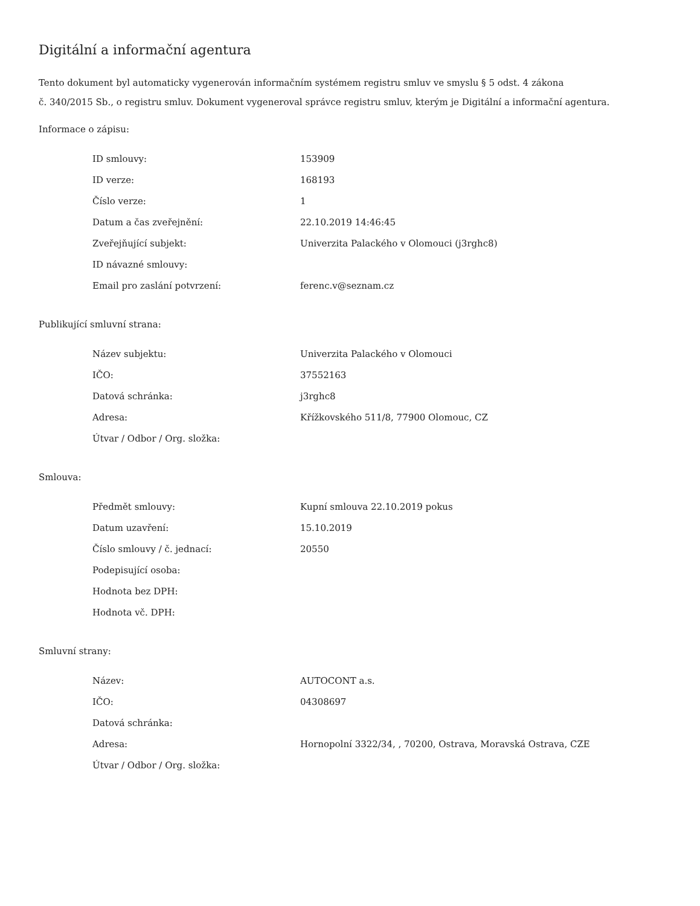Digitální a informační agentura
Tento dokument byl automaticky vygenerován informačním systémem registru smluv ve smyslu § 5 odst. 4 zákona
č. 340/2015 Sb., o registru smluv. Dokument vygeneroval správce registru smluv, kterým je Digitální a informační agentura.
Informace o zápisu:
| ID smlouvy: | 153909 |
| ID verze: | 168193 |
| Číslo verze: | 1 |
| Datum a čas zveřejnění: | 22.10.2019 14:46:45 |
| Zveřejňující subjekt: | Univerzita Palackého v Olomouci (j3rghc8) |
| ID návazné smlouvy: | |
| Email pro zaslání potvrzení: | ferenc.v@seznam.cz |
Publikující smluvní strana:
| Název subjektu: | Univerzita Palackého v Olomouci |
| IČO: | 37552163 |
| Datová schránka: | j3rghc8 |
| Adresa: | Křížkovského 511/8, 77900 Olomouc, CZ |
| Útvar / Odbor / Org. složka: | |
Smlouva:
| Předmět smlouvy: | Kupní smlouva 22.10.2019 pokus |
| Datum uzavření: | 15.10.2019 |
| Číslo smlouvy / č. jednací: | 20550 |
| Podepisující osoba: | |
| Hodnota bez DPH: | |
| Hodnota vč. DPH: | |
Smluvní strany:
| Název: | AUTOCONT a.s. |
| IČO: | 04308697 |
| Datová schránka: | |
| Adresa: | Hornopolní 3322/34, , 70200, Ostrava, Moravská Ostrava, CZE |
| Útvar / Odbor / Org. složka: | |